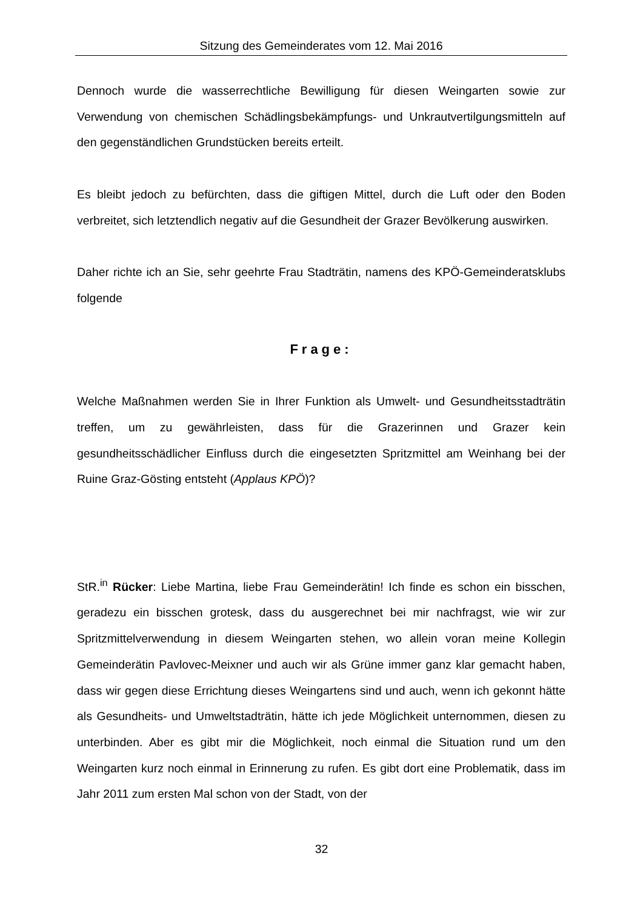Sitzung des Gemeinderates vom 12. Mai 2016
Dennoch wurde die wasserrechtliche Bewilligung für diesen Weingarten sowie zur Verwendung von chemischen Schädlingsbekämpfungs- und Unkrautvertilgungsmitteln auf den gegenständlichen Grundstücken bereits erteilt.
Es bleibt jedoch zu befürchten, dass die giftigen Mittel, durch die Luft oder den Boden verbreitet, sich letztendlich negativ auf die Gesundheit der Grazer Bevölkerung auswirken.
Daher richte ich an Sie, sehr geehrte Frau Stadträtin, namens des KPÖ-Gemeinderatsklubs folgende
Frage:
Welche Maßnahmen werden Sie in Ihrer Funktion als Umwelt- und Gesundheitsstadträtin treffen, um zu gewährleisten, dass für die Grazerinnen und Grazer kein gesundheitsschädlicher Einfluss durch die eingesetzten Spritzmittel am Weinhang bei der Ruine Graz-Gösting entsteht (Applaus KPÖ)?
StR.<sup>in</sup> Rücker: Liebe Martina, liebe Frau Gemeinderätin! Ich finde es schon ein bisschen, geradezu ein bisschen grotesk, dass du ausgerechnet bei mir nachfragst, wie wir zur Spritzmittelverwendung in diesem Weingarten stehen, wo allein voran meine Kollegin Gemeinderätin Pavlovec-Meixner und auch wir als Grüne immer ganz klar gemacht haben, dass wir gegen diese Errichtung dieses Weingartens sind und auch, wenn ich gekonnt hätte als Gesundheits- und Umweltstadträtin, hätte ich jede Möglichkeit unternommen, diesen zu unterbinden. Aber es gibt mir die Möglichkeit, noch einmal die Situation rund um den Weingarten kurz noch einmal in Erinnerung zu rufen. Es gibt dort eine Problematik, dass im Jahr 2011 zum ersten Mal schon von der Stadt, von der
32